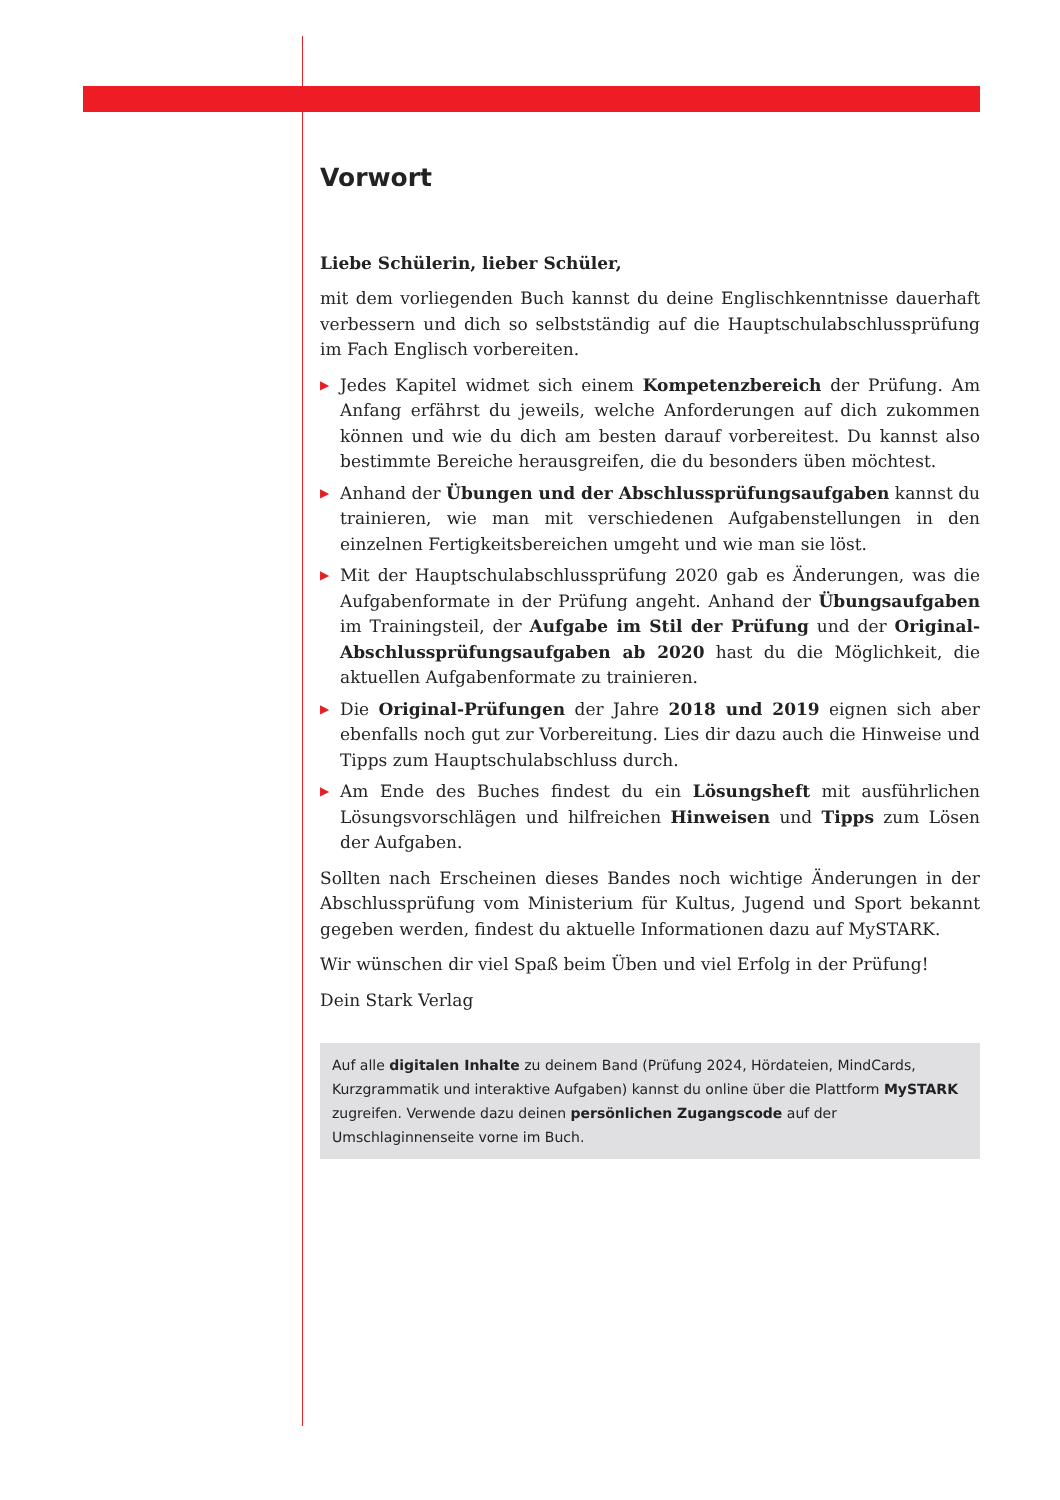Vorwort
Liebe Schülerin, lieber Schüler,
mit dem vorliegenden Buch kannst du deine Englischkenntnisse dauerhaft verbessern und dich so selbstständig auf die Hauptschulabschlussprüfung im Fach Englisch vorbereiten.
▶ Jedes Kapitel widmet sich einem Kompetenzbereich der Prüfung. Am Anfang erfährst du jeweils, welche Anforderungen auf dich zukommen können und wie du dich am besten darauf vorbereitest. Du kannst also bestimmte Bereiche herausgreifen, die du besonders üben möchtest.
▶ Anhand der Übungen und der Abschlussprüfungsaufgaben kannst du trainieren, wie man mit verschiedenen Aufgabenstellungen in den einzelnen Fertigkeitsbereichen umgeht und wie man sie löst.
▶ Mit der Hauptschulabschlussprüfung 2020 gab es Änderungen, was die Aufgabenformate in der Prüfung angeht. Anhand der Übungsaufgaben im Trainingsteil, der Aufgabe im Stil der Prüfung und der Original-Abschlussprüfungsaufgaben ab 2020 hast du die Möglichkeit, die aktuellen Aufgabenformate zu trainieren.
▶ Die Original-Prüfungen der Jahre 2018 und 2019 eignen sich aber ebenfalls noch gut zur Vorbereitung. Lies dir dazu auch die Hinweise und Tipps zum Hauptschulabschluss durch.
▶ Am Ende des Buches findest du ein Lösungsheft mit ausführlichen Lösungsvorschlägen und hilfreichen Hinweisen und Tipps zum Lösen der Aufgaben.
Sollten nach Erscheinen dieses Bandes noch wichtige Änderungen in der Abschlussprüfung vom Ministerium für Kultus, Jugend und Sport bekannt gegeben werden, findest du aktuelle Informationen dazu auf MySTARK.
Wir wünschen dir viel Spaß beim Üben und viel Erfolg in der Prüfung!
Dein Stark Verlag
Auf alle digitalen Inhalte zu deinem Band (Prüfung 2024, Hördateien, MindCards, Kurzgrammatik und interaktive Aufgaben) kannst du online über die Plattform MySTARK zugreifen. Verwende dazu deinen persönlichen Zugangscode auf der Umschlaginnenseite vorne im Buch.